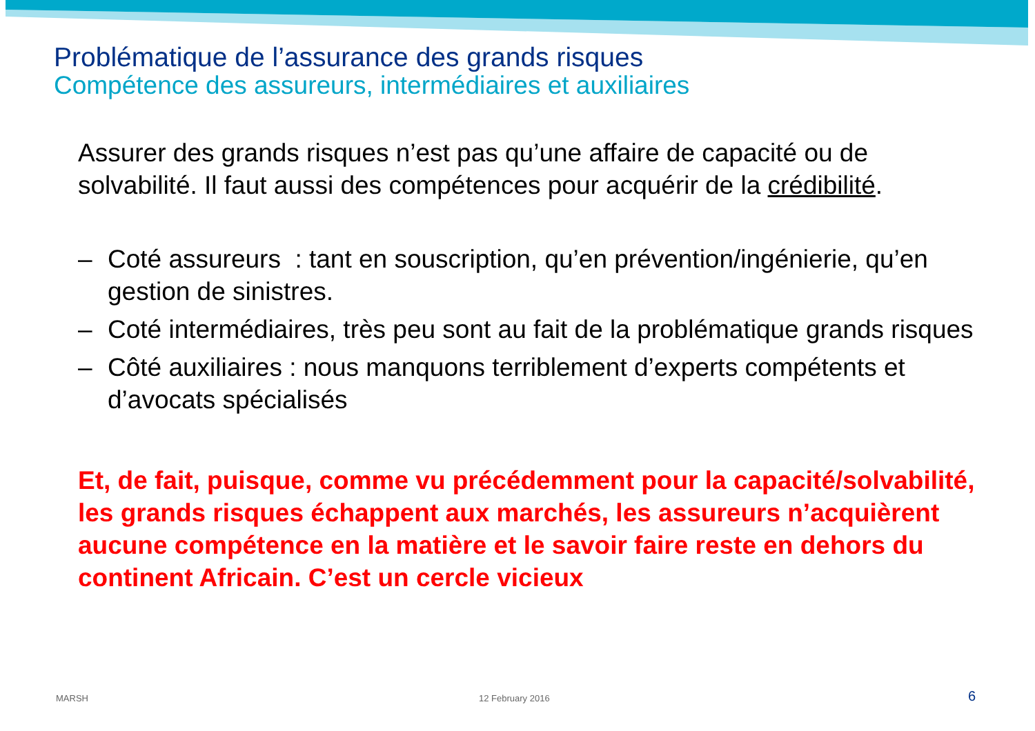Problématique de l’assurance des grands risques
Compétence des assureurs, intermédiaires et auxiliaires
Assurer des grands risques n’est pas qu’une affaire de capacité ou de solvabilité. Il faut aussi des compétences pour acquérir de la crédibilité.
– Coté assureurs : tant en souscription, qu’en prévention/ingénierie, qu’en gestion de sinistres.
– Coté intermédiaires, très peu sont au fait de la problématique grands risques
– Côté auxiliaires : nous manquons terriblement d’experts compétents et d’avocats spécialisés
Et, de fait, puisque, comme vu précédemment pour la capacité/solvabilité, les grands risques échappent aux marchés, les assureurs n’acquièrent aucune compétence en la matière et le savoir faire reste en dehors du continent Africain. C’est un cercle vicieux
MARSH 12 February 2016 6